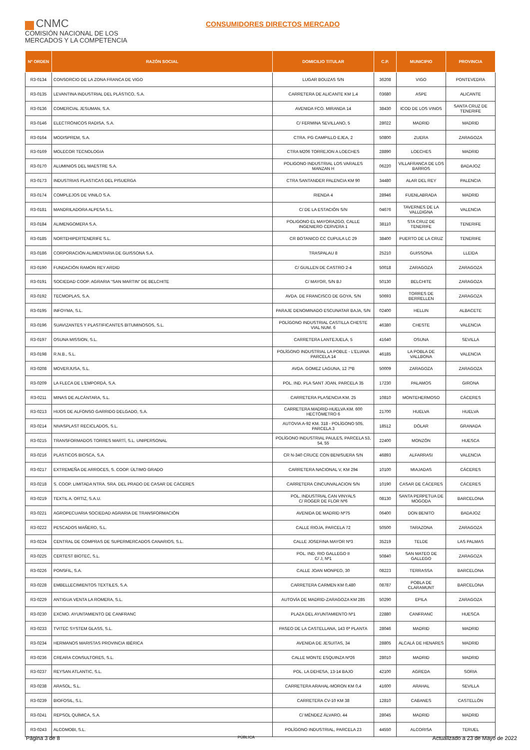CNMC
COMISIÓN NACIONAL DE LOS
MERCADOS Y LA COMPETENCIA
CONSUMIDORES DIRECTOS MERCADO
| Nº ORDEN | RAZÓN SOCIAL | DOMICILIO TITULAR | C.P. | MUNICIPIO | PROVINCIA |
| --- | --- | --- | --- | --- | --- |
| R3-0134 | CONSORCIO DE LA ZONA FRANCA DE VIGO | LUGAR BOUZAS S/N | 36208 | VIGO | PONTEVEDRA |
| R3-0135 | LEVANTINA INDUSTRIAL DEL PLÁSTICO, S.A. | CARRETERA DE ALICANTE KM 1,4 | 03680 | ASPE | ALICANTE |
| R3-0136 | COMERCIAL JESUMAN, S.A. | AVENIDA FCO. MIRANDA 14 | 38430 | ICOD DE LOS VINOS | SANTA CRUZ DE TENERIFE |
| R3-0146 | ELECTRÓNICOS RADISA, S.A. | C/ FERMINA SEVILLANO, 5 | 28022 | MADRID | MADRID |
| R3-0164 | MODISPREM, S.A. | CTRA. PG CAMPILLO EJEA, 2 | 50800 | ZUERA | ZARAGOZA |
| R3-0169 | MOLECOR TECNOLOGIA | CTRA M206 TORREJON A LOECHES | 28890 | LOECHES | MADRID |
| R3-0170 | ALUMINIOS DEL MAESTRE S.A. | POLIGONO INDUSTRIAL LOS VARALES MANZAN H | 06220 | VILLAFRANCA DE LOS BARROS | BADAJOZ |
| R3-0173 | INDUSTRIAS PLASTICAS DEL PISUERGA | CTRA SANTANDER PALENCIA KM 90 | 34480 | ALAR DEL REY | PALENCIA |
| R3-0174 | COMPLEJOS DE VINILO S.A. | RIENDA 4 | 28946 | FUENLABRADA | MADRID |
| R3-0181 | MANDRILADORA ALPESA S.L. | C/ DE LA ESTACIÓN S/N | 04676 | TAVERNES DE LA VALLDIGNA | VALENCIA |
| R3-0184 | ALIMENGOMERA S.A. | POLIGONO EL MAYORAZGO, CALLE INGENIERO CERVERA 1 | 38110 | STA CRUZ DE TENERIFE | TENERIFE |
| R3-0185 | NORTEHIPERTENERIFE S.L. | CR BOTANICO CC CUPULA LC 29 | 38400 | PUERTO DE LA CRUZ | TENERIFE |
| R3-0186 | CORPORACIÓN ALIMENTARIA DE GUISSONA S.A. | TRASPALAU 8 | 25210 | GUISSONA | LLEIDA |
| R3-0190 | FUNDACIÓN RAMON REY ARDID | C/ GUILLEN DE CASTRO 2-4 | 50018 | ZARAGOZA | ZARAGOZA |
| R3-0191 | SOCIEDAD COOP. AGRARIA "SAN MARTIN" DE BELCHITE | C/ MAYOR, S/N BJ | 50130 | BELCHITE | ZARAGOZA |
| R3-0192 | TECMOPLAS, S.A. | AVDA. DE FRANCISCO DE GOYA, S/N | 50693 | TORRES DE BERRELLEN | ZARAGOZA |
| R3-0195 | INFOYMA, S.L. | PARAJE DENOMINADO ESCUNATAR BAJA, S/N | 02400 | HELLIN | ALBACETE |
| R3-0196 | SUAVIZANTES Y PLASTIFICANTES BITUMINOSOS, S.L. | POLÍGONO INDUSTRIAL CASTILLA CHESTE VIAL NUM. 6 | 46380 | CHESTE | VALENCIA |
| R3-0197 | OSUNA MISSION, S.L. | CARRETERA LANTEJUELA, 5 | 41640 | OSUNA | SEVILLA |
| R3-0198 | R.N.B., S.L. | POLÍGONO INDUSTRIAL LA POBLE - L'ELIANA PARCELA 14 | 46185 | LA POBLA DE VALLBONA | VALENCIA |
| R3-0208 | MOVERJUSA, S.L. | AVDA. GOMEZ LAGUNA, 12 7ºB | 50009 | ZARAGOZA | ZARAGOZA |
| R3-0209 | LA FLECA DE L'EMPORDÀ, S.A. | POL. IND. PLA SANT JOAN, PARCELA 35 | 17230 | PALAMOS | GIRONA |
| R3-0211 | MINAS DE ALCÁNTARA, S.L. | CARRETERA PLASENCIA KM. 25 | 10810 | MONTEHERMOSO | CÁCERES |
| R3-0213 | HIJOS DE ALFONSO GARRIDO DELGADO, S.A. | CARRETERA MADRID-HUELVA KM. 600 HECTÓMETRO 6 | 21700 | HUELVA | HUELVA |
| R3-0214 | NIVASPLAST RECICLADOS, S.L. | AUTOVIA A-92 KM. 318 - POLÍGONO 505, PARCELA 3 | 18512 | DÓLAR | GRANADA |
| R3-0215 | TRANSFORMADOS TORRES MARTÍ, S.L. UNIPERSONAL | POLÍGONO INDUSTRIAL PAULES, PARCELA 53, 54, 55 | 22400 | MONZÓN | HUESCA |
| R3-0216 | PLÁSTICOS BIOSCA, S.A. | CR N-340 CRUCE CON BENISUERA S/N | 46893 | ALFARRASI | VALENCIA |
| R3-0217 | EXTREMEÑA DE ARROCES, S. COOP. ÚLTIMO GRADO | CARRETERA NACIONAL V, KM 294 | 10100 | MIAJADAS | CÁCERES |
| R3-0218 | S. COOP. LIMITADA NTRA. SRA. DEL PRADO DE CASAR DE CÁCERES | CARRETERA CINCUNVALACION S/N | 10190 | CASAR DE CÁCERES | CÁCERES |
| R3-0219 | TEXTIL A. ORTIZ, S.A.U. | POL. INDUSTRIAL CAN VINYALS C/ ROGER DE FLOR Nº6 | 08130 | SANTA PERPETUA DE MOGODA | BARCELONA |
| R3-0221 | AGROPECUARIA SOCIEDAD AGRARIA DE TRANSFORMACIÓN | AVENIDA DE MADRID Nº75 | 06400 | DON BENITO | BADAJOZ |
| R3-0222 | PESCADOS MAÑERO, S.L. | CALLE RIOJA, PARCELA 72 | 50500 | TARAZONA | ZARAGOZA |
| R3-0224 | CENTRAL DE COMPRAS DE SUPERMERCADOS CANARIOS, S.L. | CALLE JOSEFINA MAYOR Nº3 | 35219 | TELDE | LAS PALMAS |
| R3-0225 | CERTEST BIOTEC, S.L. | POL. IND. RIO GALLEGO II C/ J, Nº1 | 50840 | SAN MATEO DE GALLEGO | ZARAGOZA |
| R3-0226 | PONSFIL, S.A. | CALLE JOAN MONPEO, 30 | 08223 | TERRASSA | BARCELONA |
| R3-0228 | EMBELLECIMIENTOS TEXTILES, S.A. | CARRETERA CARMEN KM 0,480 | 08787 | POBLA DE CLARAMUNT | BARCELONA |
| R3-0229 | ANTIGUA VENTA LA ROMERA, S.L. | AUTOVÍA DE MADRID-ZARAGOZA KM 285 | 50290 | EPILA | ZARAGOZA |
| R3-0230 | EXCMO. AYUNTAMIENTO DE CANFRANC | PLAZA DEL AYUNTAMIENTO Nº1 | 22880 | CANFRANC | HUESCA |
| R3-0233 | TVITEC SYSTEM GLASS, S.L. | PASEO DE LA CASTELLANA, 143 6ª PLANTA | 28046 | MADRID | MADRID |
| R3-0234 | HERMANOS MARISTAS PROVINCIA IBÉRICA | AVENIDA DE JESUITAS, 34 | 28805 | ALCALÁ DE HENARES | MADRID |
| R3-0236 | CREARA CONSULTORES, S.L. | CALLE MONTE ESQUINZA Nº26 | 28010 | MADRID | MADRID |
| R3-0237 | REYSAN ATLANTIC, S.L. | POL. LA DEHESA, 13-14 BAJO | 42100 | AGREDA | SORIA |
| R3-0238 | ARASOL, S.L. | CARRETERA ARAHAL-MORON KM 0,4 | 41600 | ARAHAL | SEVILLA |
| R3-0239 | BIOFOSIL, S.L. | CARRETERA CV-10 KM 38 | 12810 | CABANES | CASTELLÓN |
| R3-0241 | REPSOL QUÍMICA, S.A. | C/ MÉNDEZ ÁLVARO, 44 | 28045 | MADRID | MADRID |
| R3-0243 | ALCOMOBI, S.L. | POLÍGONO INDUSTRIAL, PARCELA 23 | 44550 | ALCORISA | TERUEL |
Página 3 de 8 PÚBLICA Actualizado a 23 de Mayo de 2022